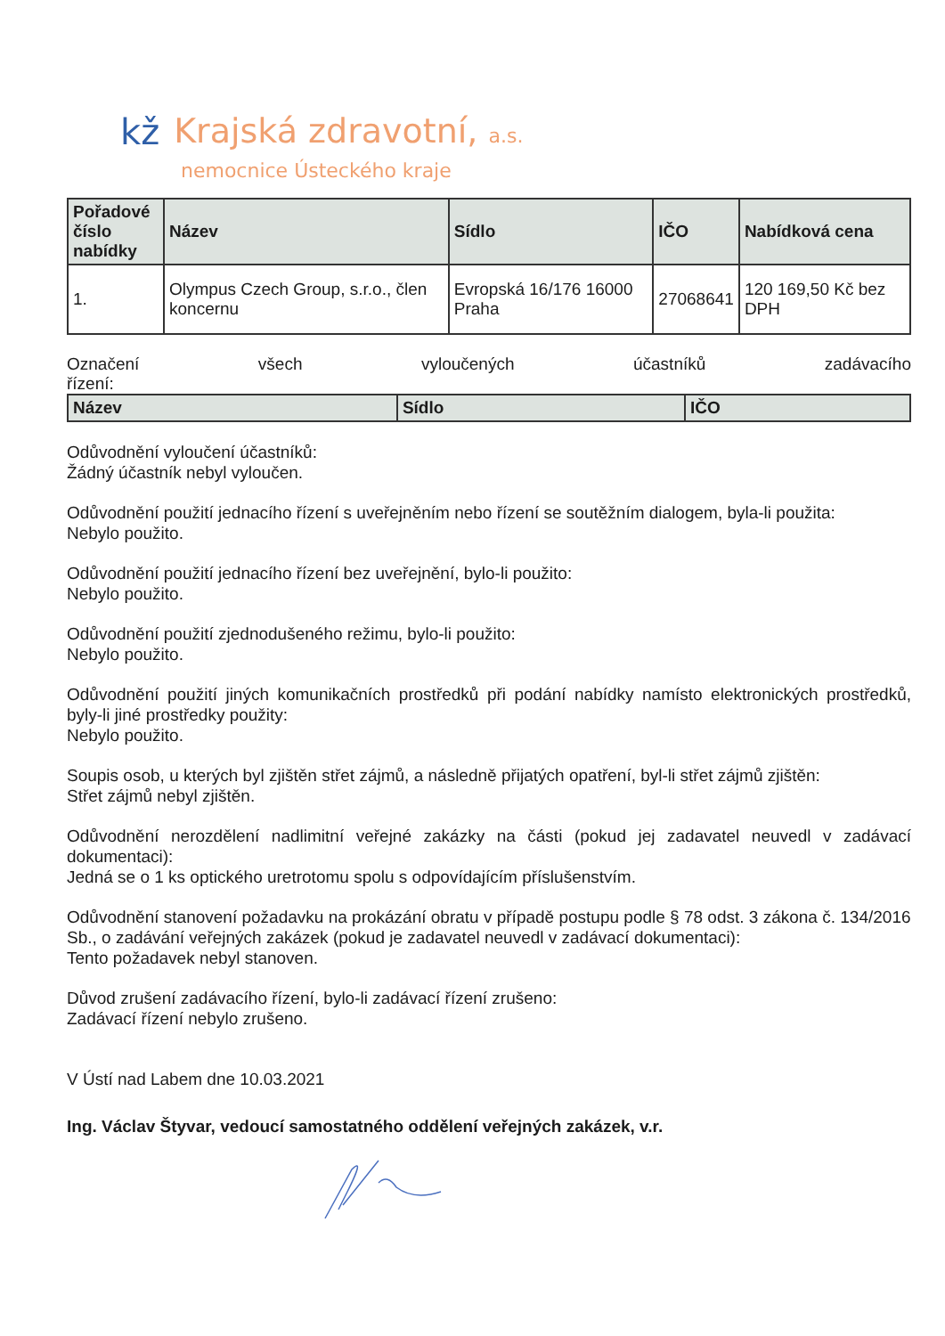kž Krajská zdravotní, a.s.
nemocnice Ústeckého kraje
| Pořadové číslo nabídky | Název | Sídlo | IČO | Nabídková cena |
| --- | --- | --- | --- | --- |
| 1. | Olympus Czech Group, s.r.o., člen koncernu | Evropská 16/176 16000 Praha | 27068641 | 120 169,50 Kč bez DPH |
Označení všech vyloučených účastníků zadávacího
řízení:
| Název | Sídlo | IČO |
| --- | --- | --- |
Odůvodnění vyloučení účastníků:
Žádný účastník nebyl vyloučen.
Odůvodnění použití jednacího řízení s uveřejněním nebo řízení se soutěžním dialogem, byla-li použita:
Nebylo použito.
Odůvodnění použití jednacího řízení bez uveřejnění, bylo-li použito:
Nebylo použito.
Odůvodnění použití zjednodušeného režimu, bylo-li použito:
Nebylo použito.
Odůvodnění použití jiných komunikačních prostředků při podání nabídky namísto elektronických prostředků, byly-li jiné prostředky použity:
Nebylo použito.
Soupis osob, u kterých byl zjištěn střet zájmů, a následně přijatých opatření, byl-li střet zájmů zjištěn:
Střet zájmů nebyl zjištěn.
Odůvodnění nerozdělení nadlimitní veřejné zakázky na části (pokud jej zadavatel neuvedl v zadávací dokumentaci):
Jedná se o 1 ks optického uretrotomu spolu s odpovídajícím příslušenstvím.
Odůvodnění stanovení požadavku na prokázání obratu v případě postupu podle § 78 odst. 3 zákona č. 134/2016 Sb., o zadávání veřejných zakázek (pokud je zadavatel neuvedl v zadávací dokumentaci):
Tento požadavek nebyl stanoven.
Důvod zrušení zadávacího řízení, bylo-li zadávací řízení zrušeno:
Zadávací řízení nebylo zrušeno.
V Ústí nad Labem dne 10.03.2021
Ing. Václav Štyvar, vedoucí samostatného oddělení veřejných zakázek, v.r.